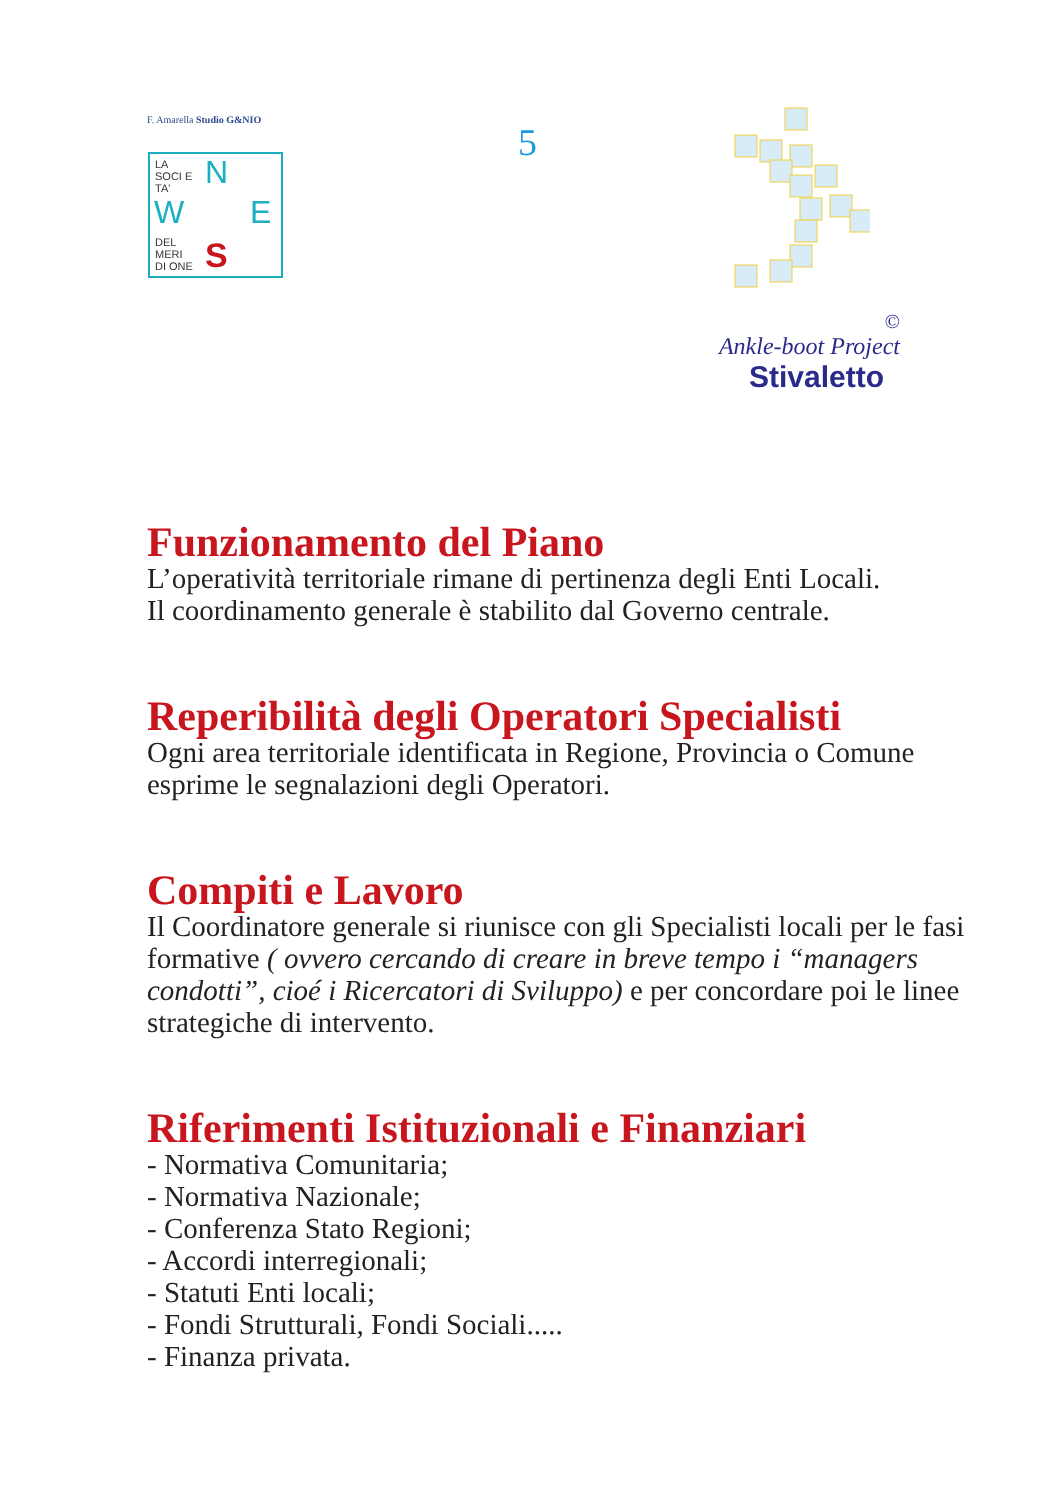F. Amarella Studio G&NIO
LA
SOCI E
TA'
N
W E
DEL
MERI
DI ONE
S
5
©
Ankle-boot Project
Stivaletto
Funzionamento del Piano
L’operatività territoriale rimane di pertinenza degli Enti Locali.
Il coordinamento generale è stabilito dal Governo centrale.
Reperibilità degli Operatori Specialisti
Ogni area territoriale identificata in Regione, Provincia o Comune esprime le segnalazioni degli Operatori.
Compiti e Lavoro
Il Coordinatore generale si riunisce con gli Specialisti locali per le fasi formative ( ovvero cercando di creare in breve tempo i “managers condotti”, cioé i Ricercatori di Sviluppo) e per concordare poi le linee strategiche di intervento.
Riferimenti Istituzionali e Finanziari
- Normativa Comunitaria;
- Normativa Nazionale;
- Conferenza Stato Regioni;
- Accordi interregionali;
- Statuti Enti locali;
- Fondi Strutturali, Fondi Sociali.....
- Finanza privata.